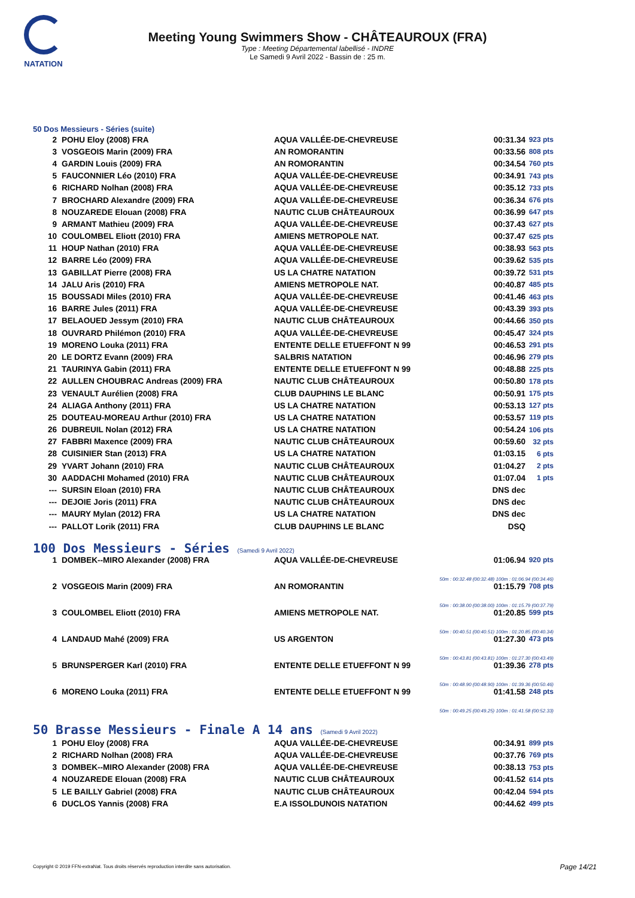NATATION
Meeting Young Swimmers Show - CHÂTEAUROUX (FRA)
Type : Meeting Départemental labellisé - INDRE
Le Samedi 9 Avril 2022 - Bassin de : 25 m.
50 Dos Messieurs - Séries (suite)
| 2 | POHU Eloy (2008) FRA | AQUA VALLÉE-DE-CHEVREUSE | 00:31.34 | 923 pts |
| 3 | VOSGEOIS Marin (2009) FRA | AN ROMORANTIN | 00:33.56 | 808 pts |
| 4 | GARDIN Louis (2009) FRA | AN ROMORANTIN | 00:34.54 | 760 pts |
| 5 | FAUCONNIER Léo (2010) FRA | AQUA VALLÉE-DE-CHEVREUSE | 00:34.91 | 743 pts |
| 6 | RICHARD Nolhan (2008) FRA | AQUA VALLÉE-DE-CHEVREUSE | 00:35.12 | 733 pts |
| 7 | BROCHARD Alexandre (2009) FRA | AQUA VALLÉE-DE-CHEVREUSE | 00:36.34 | 676 pts |
| 8 | NOUZAREDE Elouan (2008) FRA | NAUTIC CLUB CHÂTEAUROUX | 00:36.99 | 647 pts |
| 9 | ARMANT Mathieu (2009) FRA | AQUA VALLÉE-DE-CHEVREUSE | 00:37.43 | 627 pts |
| 10 | COULOMBEL Eliott (2010) FRA | AMIENS METROPOLE NAT. | 00:37.47 | 625 pts |
| 11 | HOUP Nathan (2010) FRA | AQUA VALLÉE-DE-CHEVREUSE | 00:38.93 | 563 pts |
| 12 | BARRE Léo (2009) FRA | AQUA VALLÉE-DE-CHEVREUSE | 00:39.62 | 535 pts |
| 13 | GABILLAT Pierre (2008) FRA | US LA CHATRE NATATION | 00:39.72 | 531 pts |
| 14 | JALU Aris (2010) FRA | AMIENS METROPOLE NAT. | 00:40.87 | 485 pts |
| 15 | BOUSSADI Miles (2010) FRA | AQUA VALLÉE-DE-CHEVREUSE | 00:41.46 | 463 pts |
| 16 | BARRE Jules (2011) FRA | AQUA VALLÉE-DE-CHEVREUSE | 00:43.39 | 393 pts |
| 17 | BELAOUED Jessym (2010) FRA | NAUTIC CLUB CHÂTEAUROUX | 00:44.66 | 350 pts |
| 18 | OUVRARD Philémon (2010) FRA | AQUA VALLÉE-DE-CHEVREUSE | 00:45.47 | 324 pts |
| 19 | MORENO Louka (2011) FRA | ENTENTE DELLE ETUEFFONT N 99 | 00:46.53 | 291 pts |
| 20 | LE DORTZ Evann (2009) FRA | SALBRIS NATATION | 00:46.96 | 279 pts |
| 21 | TAURINYA Gabin (2011) FRA | ENTENTE DELLE ETUEFFONT N 99 | 00:48.88 | 225 pts |
| 22 | AULLEN CHOUBRAC Andreas (2009) FRA | NAUTIC CLUB CHÂTEAUROUX | 00:50.80 | 178 pts |
| 23 | VENAULT Aurélien (2008) FRA | CLUB DAUPHINS LE BLANC | 00:50.91 | 175 pts |
| 24 | ALIAGA Anthony (2011) FRA | US LA CHATRE NATATION | 00:53.13 | 127 pts |
| 25 | DOUTEAU-MOREAU Arthur (2010) FRA | US LA CHATRE NATATION | 00:53.57 | 119 pts |
| 26 | DUBREUIL Nolan (2012) FRA | US LA CHATRE NATATION | 00:54.24 | 106 pts |
| 27 | FABBRI Maxence (2009) FRA | NAUTIC CLUB CHÂTEAUROUX | 00:59.60 | 32 pts |
| 28 | CUISINIER Stan (2013) FRA | US LA CHATRE NATATION | 01:03.15 | 6 pts |
| 29 | YVART Johann (2010) FRA | NAUTIC CLUB CHÂTEAUROUX | 01:04.27 | 2 pts |
| 30 | AADDACHI Mohamed (2010) FRA | NAUTIC CLUB CHÂTEAUROUX | 01:07.04 | 1 pts |
| --- | SURSIN Eloan (2010) FRA | NAUTIC CLUB CHÂTEAUROUX | DNS dec | |
| --- | DEJOIE Joris (2011) FRA | NAUTIC CLUB CHÂTEAUROUX | DNS dec | |
| --- | MAURY Mylan (2012) FRA | US LA CHATRE NATATION | DNS dec | |
| --- | PALLOT Lorik (2011) FRA | CLUB DAUPHINS LE BLANC | DSQ | |
100 Dos Messieurs - Séries (Samedi 9 Avril 2022)
| 1 | DOMBEK--MIRO Alexander (2008) FRA | AQUA VALLÉE-DE-CHEVREUSE | 01:06.94 | 920 pts |
| 50m : 00:32.48 (00:32.48) 100m : 01:06.94 (00:34.46) | | | | |
| 2 | VOSGEOIS Marin (2009) FRA | AN ROMORANTIN | 01:15.79 | 708 pts |
| 50m : 00:38.00 (00:38.00) 100m : 01:15.79 (00:37.79) | | | | |
| 3 | COULOMBEL Eliott (2010) FRA | AMIENS METROPOLE NAT. | 01:20.85 | 599 pts |
| 50m : 00:40.51 (00:40.51) 100m : 01:20.85 (00:40.34) | | | | |
| 4 | LANDAUD Mahé (2009) FRA | US ARGENTON | 01:27.30 | 473 pts |
| 50m : 00:43.81 (00:43.81) 100m : 01:27.30 (00:43.49) | | | | |
| 5 | BRUNSPERGER Karl (2010) FRA | ENTENTE DELLE ETUEFFONT N 99 | 01:39.36 | 278 pts |
| 50m : 00:48.90 (00:48.90) 100m : 01:39.36 (00:50.46) | | | | |
| 6 | MORENO Louka (2011) FRA | ENTENTE DELLE ETUEFFONT N 99 | 01:41.58 | 248 pts |
| 50m : 00:49.25 (00:49.25) 100m : 01:41.58 (00:52.33) | | | | |
50 Brasse Messieurs - Finale A 14 ans (Samedi 9 Avril 2022)
| 1 | POHU Eloy (2008) FRA | AQUA VALLÉE-DE-CHEVREUSE | 00:34.91 | 899 pts |
| 2 | RICHARD Nolhan (2008) FRA | AQUA VALLÉE-DE-CHEVREUSE | 00:37.76 | 769 pts |
| 3 | DOMBEK--MIRO Alexander (2008) FRA | AQUA VALLÉE-DE-CHEVREUSE | 00:38.13 | 753 pts |
| 4 | NOUZAREDE Elouan (2008) FRA | NAUTIC CLUB CHÂTEAUROUX | 00:41.52 | 614 pts |
| 5 | LE BAILLY Gabriel (2008) FRA | NAUTIC CLUB CHÂTEAUROUX | 00:42.04 | 594 pts |
| 6 | DUCLOS Yannis (2008) FRA | E.A ISSOLDUNOIS NATATION | 00:44.62 | 499 pts |
Copyright © 2019 FFN-extraNat. Tous droits réservés reproduction interdite sans autorisation.
Page 14/21